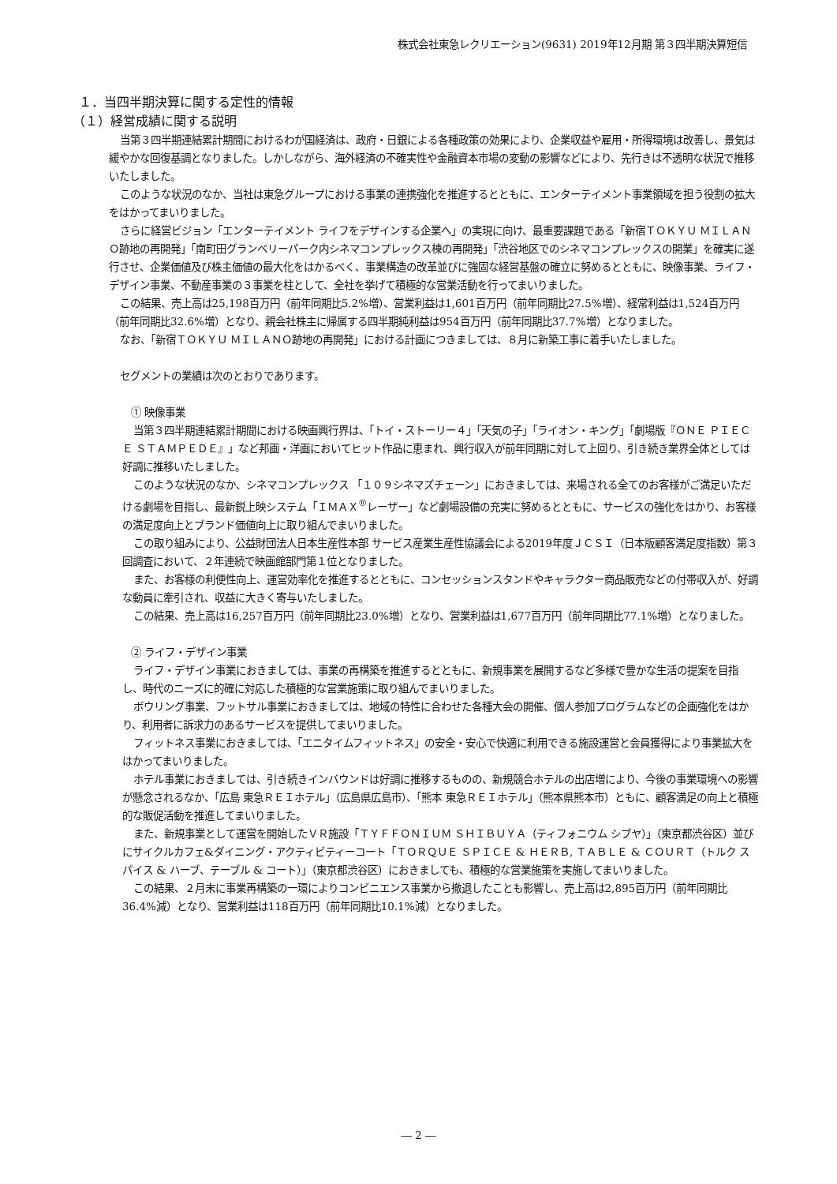株式会社東急レクリエーション(9631) 2019年12月期 第３四半期決算短信
１．当四半期決算に関する定性的情報
（１）経営成績に関する説明
当第３四半期連結累計期間におけるわが国経済は、政府・日銀による各種政策の効果により、企業収益や雇用・所得環境は改善し、景気は緩やかな回復基調となりました。しかしながら、海外経済の不確実性や金融資本市場の変動の影響などにより、先行きは不透明な状況で推移いたしました。
このような状況のなか、当社は東急グループにおける事業の連携強化を推進するとともに、エンターテイメント事業領域を担う役割の拡大をはかってまいりました。
さらに経営ビジョン「エンターテイメント ライフをデザインする企業へ」の実現に向け、最重要課題である「新宿ＴＯＫＹＵ ＭＩＬＡＮＯ跡地の再開発」「南町田グランベリーパーク内シネマコンプレックス棟の再開発」「渋谷地区でのシネマコンプレックスの開業」を確実に遂行させ、企業価値及び株主価値の最大化をはかるべく、事業構造の改革並びに強固な経営基盤の確立に努めるとともに、映像事業、ライフ・デザイン事業、不動産事業の３事業を柱として、全社を挙げて積極的な営業活動を行ってまいりました。
この結果、売上高は25,198百万円（前年同期比5.2%増）、営業利益は1,601百万円（前年同期比27.5%増）、経常利益は1,524百万円（前年同期比32.6%増）となり、親会社株主に帰属する四半期純利益は954百万円（前年同期比37.7%増）となりました。
なお、「新宿ＴＯＫＹＵ ＭＩＬＡＮＯ跡地の再開発」における計画につきましては、８月に新築工事に着手いたしました。
セグメントの業績は次のとおりであります。
① 映像事業
当第３四半期連結累計期間における映画興行界は、「トイ・ストーリー４」「天気の子」「ライオン・キング」「劇場版『ＯＮＥ ＰＩＥＣＥ ＳＴＡＭＰＥＤＥ』」など邦画・洋画においてヒット作品に恵まれ、興行収入が前年同期に対して上回り、引き続き業界全体としては好調に推移いたしました。
このような状況のなか、シネマコンプレックス 「１０９シネマズチェーン」におきましては、来場される全てのお客様がご満足いただける劇場を目指し、最新鋭上映システム「ＩＭＡＸ<sup>®</sup>レーザー」など劇場設備の充実に努めるとともに、サービスの強化をはかり、お客様の満足度向上とブランド価値向上に取り組んでまいりました。
この取り組みにより、公益財団法人日本生産性本部 サービス産業生産性協議会による2019年度ＪＣＳＩ（日本版顧客満足度指数）第３回調査において、２年連続で映画館部門第１位となりました。
また、お客様の利便性向上、運営効率化を推進するとともに、コンセッションスタンドやキャラクター商品販売などの付帯収入が、好調な動員に牽引され、収益に大きく寄与いたしました。
この結果、売上高は16,257百万円（前年同期比23.0%増）となり、営業利益は1,677百万円（前年同期比77.1%増）となりました。
② ライフ・デザイン事業
ライフ・デザイン事業におきましては、事業の再構築を推進するとともに、新規事業を展開するなど多様で豊かな生活の提案を目指し、時代のニーズに的確に対応した積極的な営業施策に取り組んでまいりました。
ボウリング事業、フットサル事業におきましては、地域の特性に合わせた各種大会の開催、個人参加プログラムなどの企画強化をはかり、利用者に訴求力のあるサービスを提供してまいりました。
フィットネス事業におきましては、「エニタイムフィットネス」の安全・安心で快適に利用できる施設運営と会員獲得により事業拡大をはかってまいりました。
ホテル事業におきましては、引き続きインバウンドは好調に推移するものの、新規競合ホテルの出店増により、今後の事業環境への影響が懸念されるなか、「広島 東急ＲＥＩホテル」（広島県広島市）、「熊本 東急ＲＥＩホテル」（熊本県熊本市）ともに、顧客満足の向上と積極的な販促活動を推進してまいりました。
また、新規事業として運営を開始したＶＲ施設「ＴＹＦＦＯＮＩＵＭ ＳＨＩＢＵＹＡ（ティフォニウム シブヤ）」（東京都渋谷区）並びにサイクルカフェ&ダイニング・アクティビティーコート「ＴＯＲＱＵＥ ＳＰＩＣＥ & ＨＥＲＢ, ＴＡＢＬＥ & ＣＯＵＲＴ（トルク スパイス & ハーブ、テーブル & コート）」（東京都渋谷区）におきましても、積極的な営業施策を実施してまいりました。
この結果、２月末に事業再構築の一環によりコンビニエンス事業から撤退したことも影響し、売上高は2,895百万円（前年同期比36.4%減）となり、営業利益は118百万円（前年同期比10.1%減）となりました。
― 2 ―